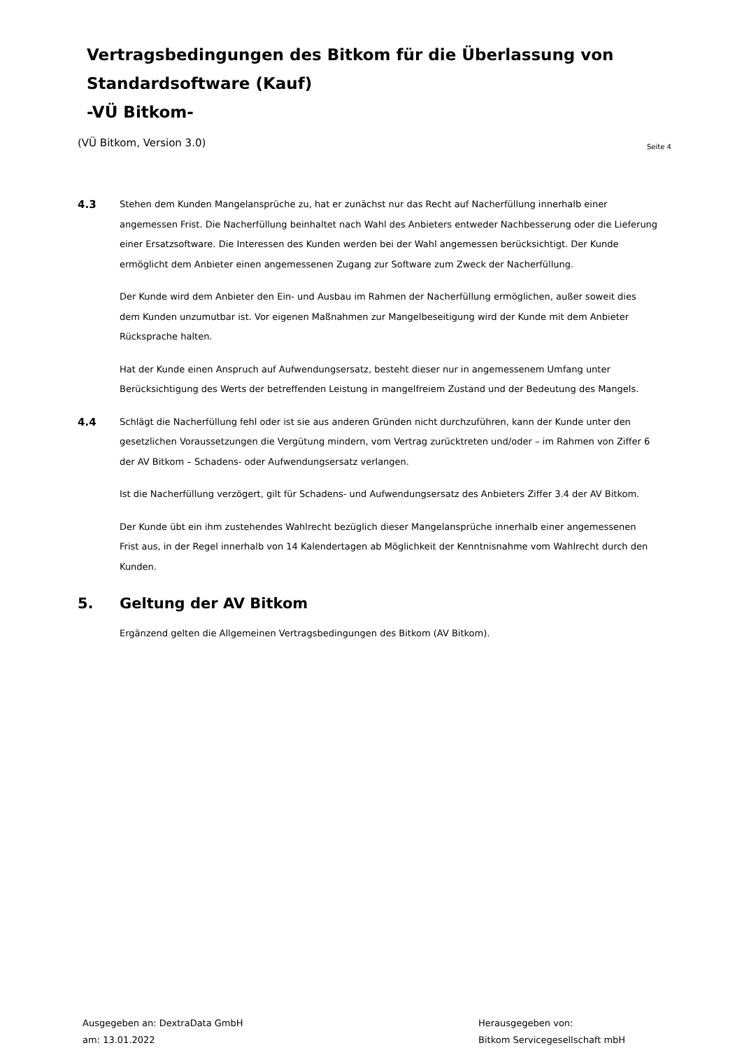Vertragsbedingungen des Bitkom für die Überlassung von
Standardsoftware (Kauf)
-VÜ Bitkom-
(VÜ Bitkom, Version 3.0) Seite 4
4.3
Stehen dem Kunden Mangelansprüche zu, hat er zunächst nur das Recht auf Nacherfüllung innerhalb einer angemessen Frist. Die Nacherfüllung beinhaltet nach Wahl des Anbieters entweder Nachbesserung oder die Lieferung einer Ersatzsoftware. Die Interessen des Kunden werden bei der Wahl angemessen berücksichtigt. Der Kunde ermöglicht dem Anbieter einen angemessenen Zugang zur Software zum Zweck der Nacherfüllung.
Der Kunde wird dem Anbieter den Ein- und Ausbau im Rahmen der Nacherfüllung ermöglichen, außer soweit dies dem Kunden unzumutbar ist. Vor eigenen Maßnahmen zur Mangelbeseitigung wird der Kunde mit dem Anbieter Rücksprache halten.
Hat der Kunde einen Anspruch auf Aufwendungsersatz, besteht dieser nur in angemessenem Umfang unter Berücksichtigung des Werts der betreffenden Leistung in mangelfreiem Zustand und der Bedeutung des Mangels.
4.4
Schlägt die Nacherfüllung fehl oder ist sie aus anderen Gründen nicht durchzuführen, kann der Kunde unter den gesetzlichen Voraussetzungen die Vergütung mindern, vom Vertrag zurücktreten und/oder – im Rahmen von Ziffer 6 der AV Bitkom – Schadens- oder Aufwendungsersatz verlangen.
Ist die Nacherfüllung verzögert, gilt für Schadens- und Aufwendungsersatz des Anbieters Ziffer 3.4 der AV Bitkom.
Der Kunde übt ein ihm zustehendes Wahlrecht bezüglich dieser Mangelansprüche innerhalb einer angemessenen Frist aus, in der Regel innerhalb von 14 Kalendertagen ab Möglichkeit der Kenntnisnahme vom Wahlrecht durch den Kunden.
5. Geltung der AV Bitkom
Ergänzend gelten die Allgemeinen Vertragsbedingungen des Bitkom (AV Bitkom).
Ausgegeben an: DextraData GmbH
am: 13.01.2022
Herausgegeben von:
Bitkom Servicegesellschaft mbH